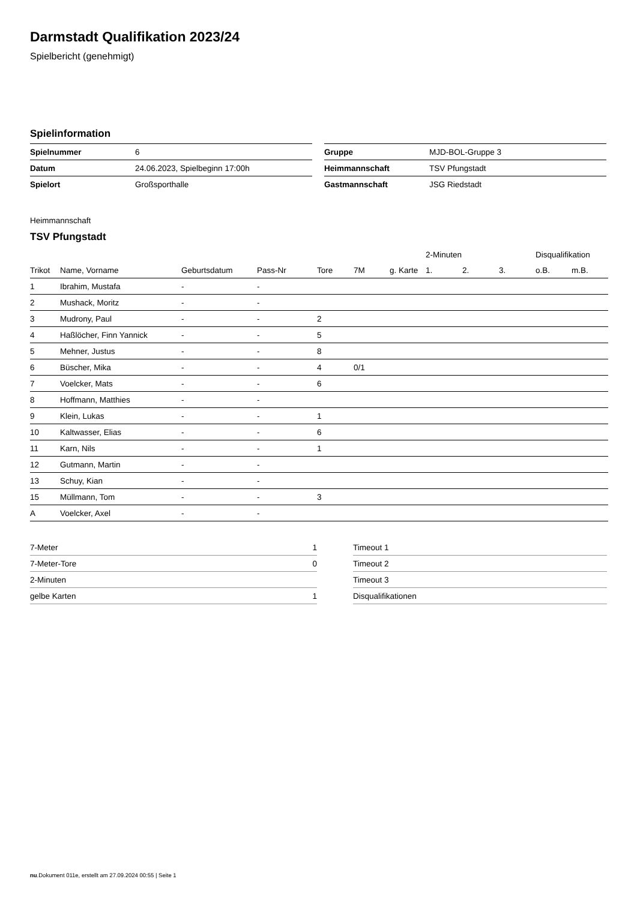Darmstadt Qualifikation 2023/24
Spielbericht (genehmigt)
Spielinformation
| Spielnummer | 6 |
| Datum | 24.06.2023, Spielbeginn 17:00h |
| Spielort | Großsporthalle |
| Gruppe | MJD-BOL-Gruppe 3 |
| Heimmannschaft | TSV Pfungstadt |
| Gastmannschaft | JSG Riedstadt |
Heimmannschaft
TSV Pfungstadt
| | | | | | | | 2-Minuten | | | Disqualifikation | |
| --- | --- | --- | --- | --- | --- | --- | --- | --- | --- | --- | --- |
| Trikot | Name, Vorname | Geburtsdatum | Pass-Nr | Tore | 7M | g. Karte | 1. | 2. | 3. | o.B. | m.B. |
| 1 | Ibrahim, Mustafa | - | - | | | | | | | | |
| 2 | Mushack, Moritz | - | - | | | | | | | | |
| 3 | Mudrony, Paul | - | - | 2 | | | | | | | |
| 4 | Haßlöcher, Finn Yannick | - | - | 5 | | | | | | | |
| 5 | Mehner, Justus | - | - | 8 | | | | | | | |
| 6 | Büscher, Mika | - | - | 4 | 0/1 | | | | | | |
| 7 | Voelcker, Mats | - | - | 6 | | | | | | | |
| 8 | Hoffmann, Matthies | - | - | | | | | | | | |
| 9 | Klein, Lukas | - | - | 1 | | | | | | | |
| 10 | Kaltwasser, Elias | - | - | 6 | | | | | | | |
| 11 | Karn, Nils | - | - | 1 | | | | | | | |
| 12 | Gutmann, Martin | - | - | | | | | | | | |
| 13 | Schuy, Kian | - | - | | | | | | | | |
| 15 | Müllmann, Tom | - | - | 3 | | | | | | | |
| A | Voelcker, Axel | - | - | | | | | | | | |
| 7-Meter | 1 |
| 7-Meter-Tore | 0 |
| 2-Minuten | |
| gelbe Karten | 1 |
| Timeout 1 |
| Timeout 2 |
| Timeout 3 |
| Disqualifikationen |
nu.Dokument 011e, erstellt am 27.09.2024 00:55 | Seite 1